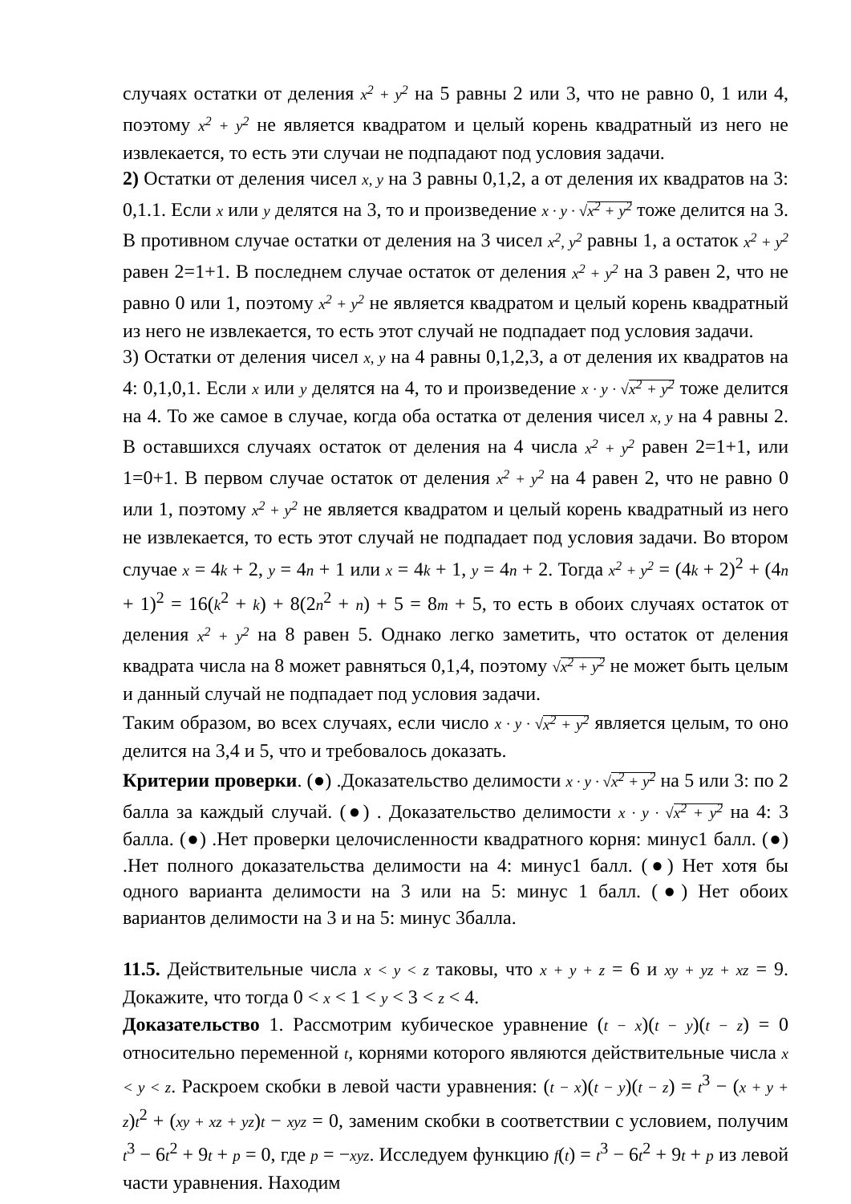случаях остатки от деления x<sup>2</sup> + y<sup>2</sup> на 5 равны 2 или 3, что не равно 0, 1 или 4, поэтому x<sup>2</sup> + y<sup>2</sup> не является квадратом и целый корень квадратный из него не извлекается, то есть эти случаи не подпадают под условия задачи.
2) Остатки от деления чисел x, y на 3 равны 0,1,2, а от деления их квадратов на 3: 0,1.1. Если x или y делятся на 3, то и произведение x · y · √x<sup>2</sup> + y<sup>2</sup> тоже делится на 3. В противном случае остатки от деления на 3 чисел x<sup>2</sup>, y<sup>2</sup> равны 1, а остаток x<sup>2</sup> + y<sup>2</sup> равен 2=1+1. В последнем случае остаток от деления x<sup>2</sup> + y<sup>2</sup> на 3 равен 2, что не равно 0 или 1, поэтому x<sup>2</sup> + y<sup>2</sup> не является квадратом и целый корень квадратный из него не извлекается, то есть этот случай не подпадает под условия задачи.
3) Остатки от деления чисел x, y на 4 равны 0,1,2,3, а от деления их квадратов на 4: 0,1,0,1. Если x или y делятся на 4, то и произведение x · y · √x<sup>2</sup> + y<sup>2</sup> тоже делится на 4. То же самое в случае, когда оба остатка от деления чисел x, y на 4 равны 2. В оставшихся случаях остаток от деления на 4 числа x<sup>2</sup> + y<sup>2</sup> равен 2=1+1, или 1=0+1. В первом случае остаток от деления x<sup>2</sup> + y<sup>2</sup> на 4 равен 2, что не равно 0 или 1, поэтому x<sup>2</sup> + y<sup>2</sup> не является квадратом и целый корень квадратный из него не извлекается, то есть этот случай не подпадает под условия задачи. Во втором случае x = 4k + 2, y = 4n + 1 или x = 4k + 1, y = 4n + 2. Тогда x<sup>2</sup> + y<sup>2</sup> = (4k + 2)<sup>2</sup> + (4n + 1)<sup>2</sup> = 16(k<sup>2</sup> + k) + 8(2n<sup>2</sup> + n) + 5 = 8m + 5, то есть в обоих случаях остаток от деления x<sup>2</sup> + y<sup>2</sup> на 8 равен 5. Однако легко заметить, что остаток от деления квадрата числа на 8 может равняться 0,1,4, поэтому √x<sup>2</sup> + y<sup>2</sup> не может быть целым и данный случай не подпадает под условия задачи.
Таким образом, во всех случаях, если число x · y · √x<sup>2</sup> + y<sup>2</sup> является целым, то оно делится на 3,4 и 5, что и требовалось доказать.
Критерии проверки. (●) .Доказательство делимости x · y · √x<sup>2</sup> + y<sup>2</sup> на 5 или 3: по 2 балла за каждый случай. (●) . Доказательство делимости x · y · √x<sup>2</sup> + y<sup>2</sup> на 4: 3 балла. (●) .Нет проверки целочисленности квадратного корня: минус1 балл. (●) .Нет полного доказательства делимости на 4: минус1 балл. (●) Нет хотя бы одного варианта делимости на 3 или на 5: минус 1 балл. (●) Нет обоих вариантов делимости на 3 и на 5: минус 3балла.
11.5. Действительные числа x < y < z таковы, что x + y + z = 6 и xy + yz + xz = 9. Докажите, что тогда 0 < x < 1 < y < 3 < z < 4.
Доказательство 1. Рассмотрим кубическое уравнение (t − x)(t − y)(t − z) = 0 относительно переменной t, корнями которого являются действительные числа x < y < z. Раскроем скобки в левой части уравнения: (t − x)(t − y)(t − z) = t<sup>3</sup> − (x + y + z)t<sup>2</sup> + (xy + xz + yz)t − xyz = 0, заменим скобки в соответствии с условием, получим t<sup>3</sup> − 6t<sup>2</sup> + 9t + p = 0, где p = −xyz. Исследуем функцию f(t) = t<sup>3</sup> − 6t<sup>2</sup> + 9t + p из левой части уравнения. Находим